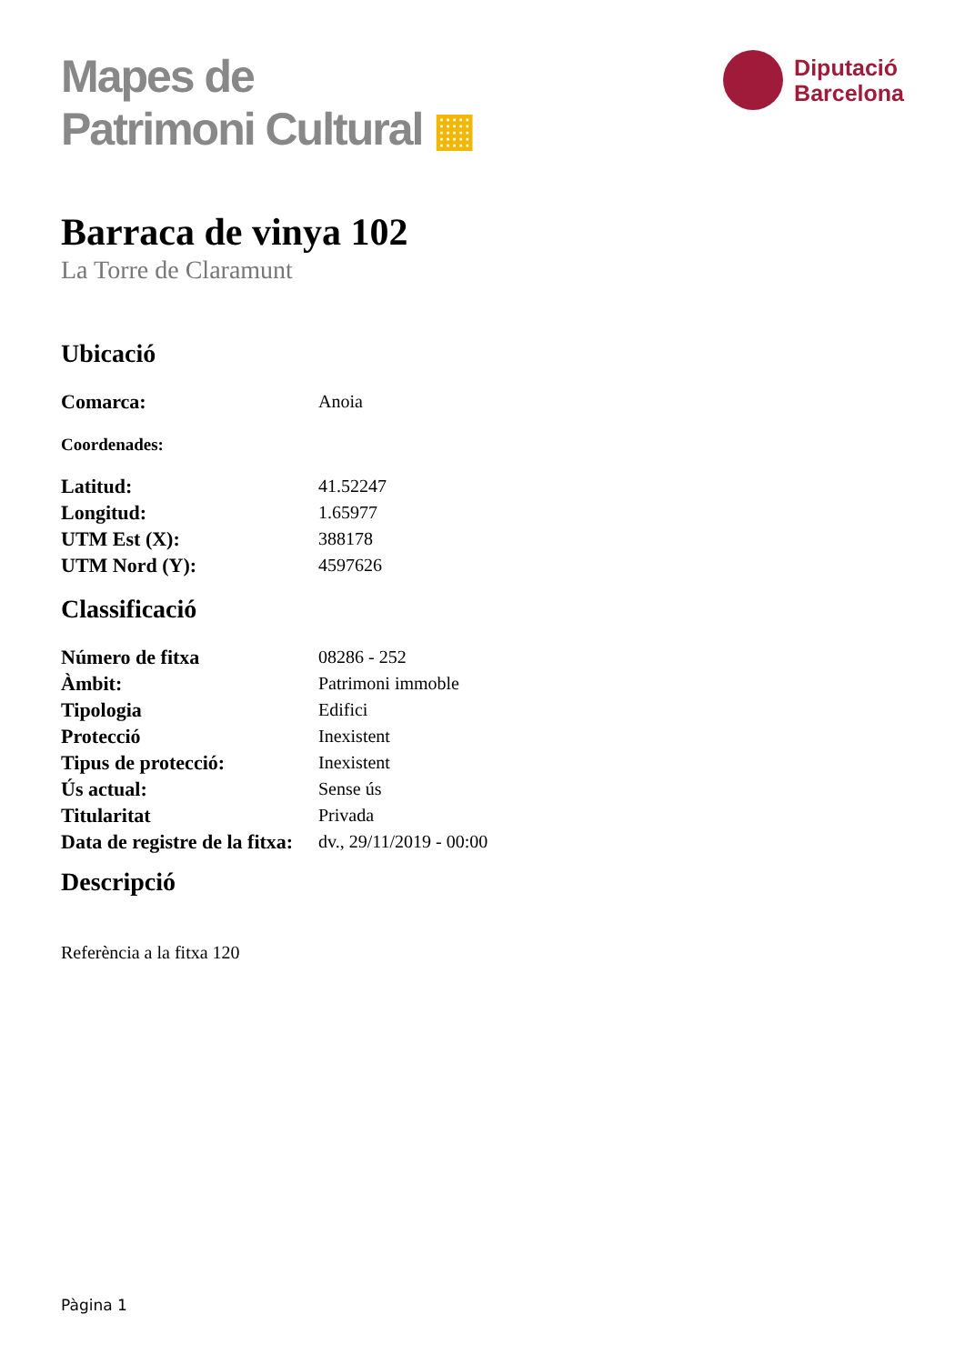Mapes de
Patrimoni Cultural ▦
Diputació
Barcelona
Barraca de vinya 102
La Torre de Claramunt
Ubicació
| Comarca: | Anoia |
Coordenades:
| Latitud: | 41.52247 |
| Longitud: | 1.65977 |
| UTM Est (X): | 388178 |
| UTM Nord (Y): | 4597626 |
Classificació
| Número de fitxa | 08286 - 252 |
| Àmbit: | Patrimoni immoble |
| Tipologia | Edifici |
| Protecció | Inexistent |
| Tipus de protecció: | Inexistent |
| Ús actual: | Sense ús |
| Titularitat | Privada |
| Data de registre de la fitxa: | dv., 29/11/2019 - 00:00 |
Descripció
Referència a la fitxa 120
Pàgina 1